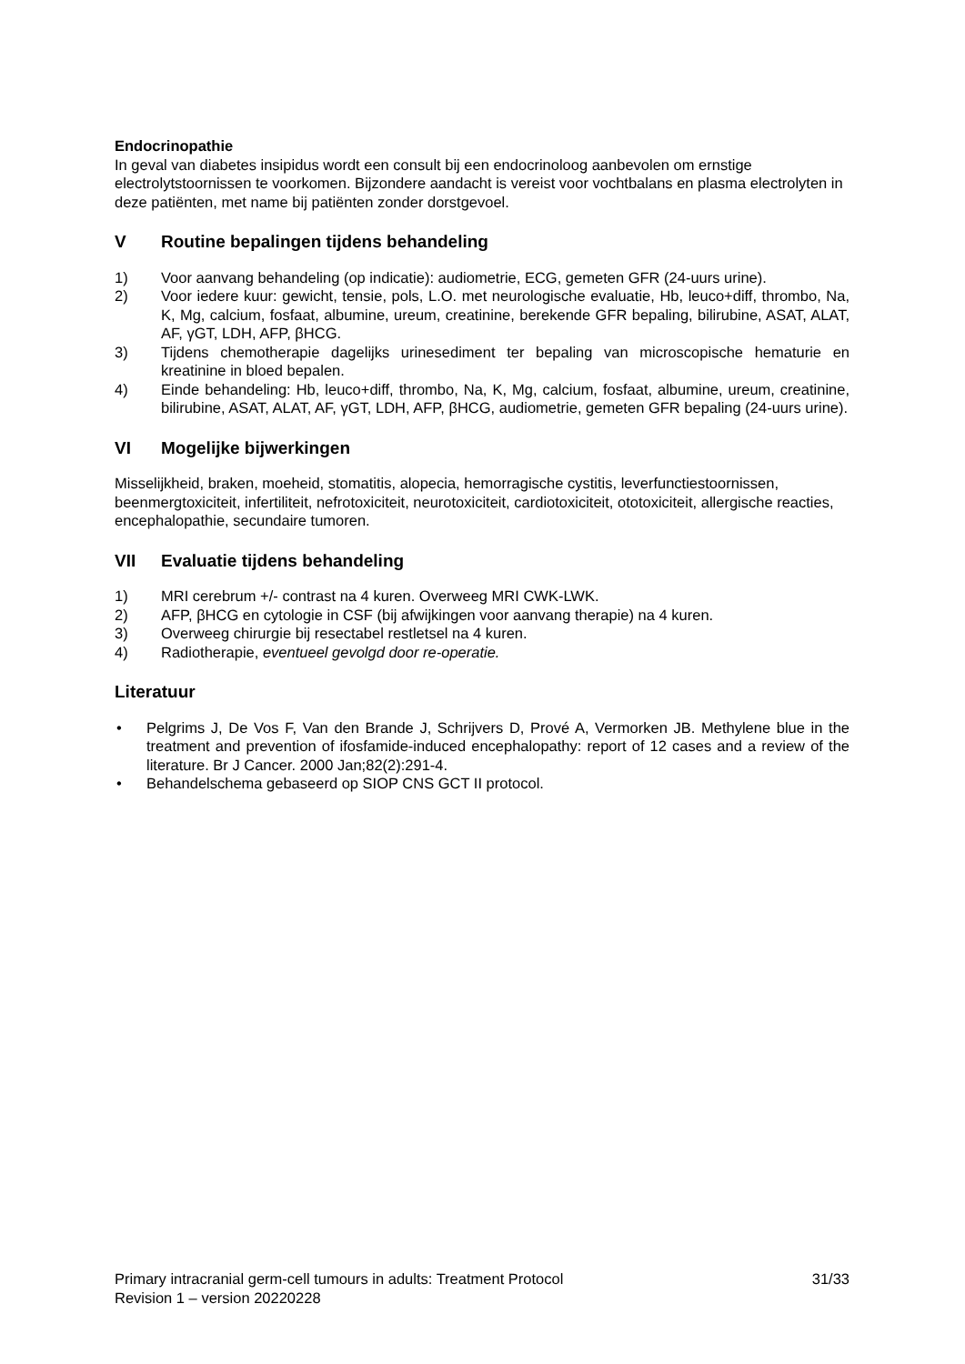Endocrinopathie
In geval van diabetes insipidus wordt een consult bij een endocrinoloog aanbevolen om ernstige electrolytstoornissen te voorkomen. Bijzondere aandacht is vereist voor vochtbalans en plasma electrolyten in deze patiënten, met name bij patiënten zonder dorstgevoel.
V Routine bepalingen tijdens behandeling
1) Voor aanvang behandeling (op indicatie): audiometrie, ECG, gemeten GFR (24-uurs urine).
2) Voor iedere kuur: gewicht, tensie, pols, L.O. met neurologische evaluatie, Hb, leuco+diff, thrombo, Na, K, Mg, calcium, fosfaat, albumine, ureum, creatinine, berekende GFR bepaling, bilirubine, ASAT, ALAT, AF, γGT, LDH, AFP, βHCG.
3) Tijdens chemotherapie dagelijks urinesediment ter bepaling van microscopische hematurie en kreatinine in bloed bepalen.
4) Einde behandeling: Hb, leuco+diff, thrombo, Na, K, Mg, calcium, fosfaat, albumine, ureum, creatinine, bilirubine, ASAT, ALAT, AF, γGT, LDH, AFP, βHCG, audiometrie, gemeten GFR bepaling (24-uurs urine).
VI Mogelijke bijwerkingen
Misselijkheid, braken, moeheid, stomatitis, alopecia, hemorragische cystitis, leverfunctiestoornissen, beenmergtoxiciteit, infertiliteit, nefrotoxiciteit, neurotoxiciteit, cardiotoxiciteit, ototoxiciteit, allergische reacties, encephalopathie, secundaire tumoren.
VII Evaluatie tijdens behandeling
1) MRI cerebrum +/- contrast na 4 kuren. Overweeg MRI CWK-LWK.
2) AFP, βHCG en cytologie in CSF (bij afwijkingen voor aanvang therapie) na 4 kuren.
3) Overweeg chirurgie bij resectabel restletsel na 4 kuren.
4) Radiotherapie, eventueel gevolgd door re-operatie.
Literatuur
• Pelgrims J, De Vos F, Van den Brande J, Schrijvers D, Prové A, Vermorken JB. Methylene blue in the treatment and prevention of ifosfamide-induced encephalopathy: report of 12 cases and a review of the literature. Br J Cancer. 2000 Jan;82(2):291-4.
• Behandelschema gebaseerd op SIOP CNS GCT II protocol.
Primary intracranial germ-cell tumours in adults: Treatment Protocol 31/33
Revision 1 – version 20220228